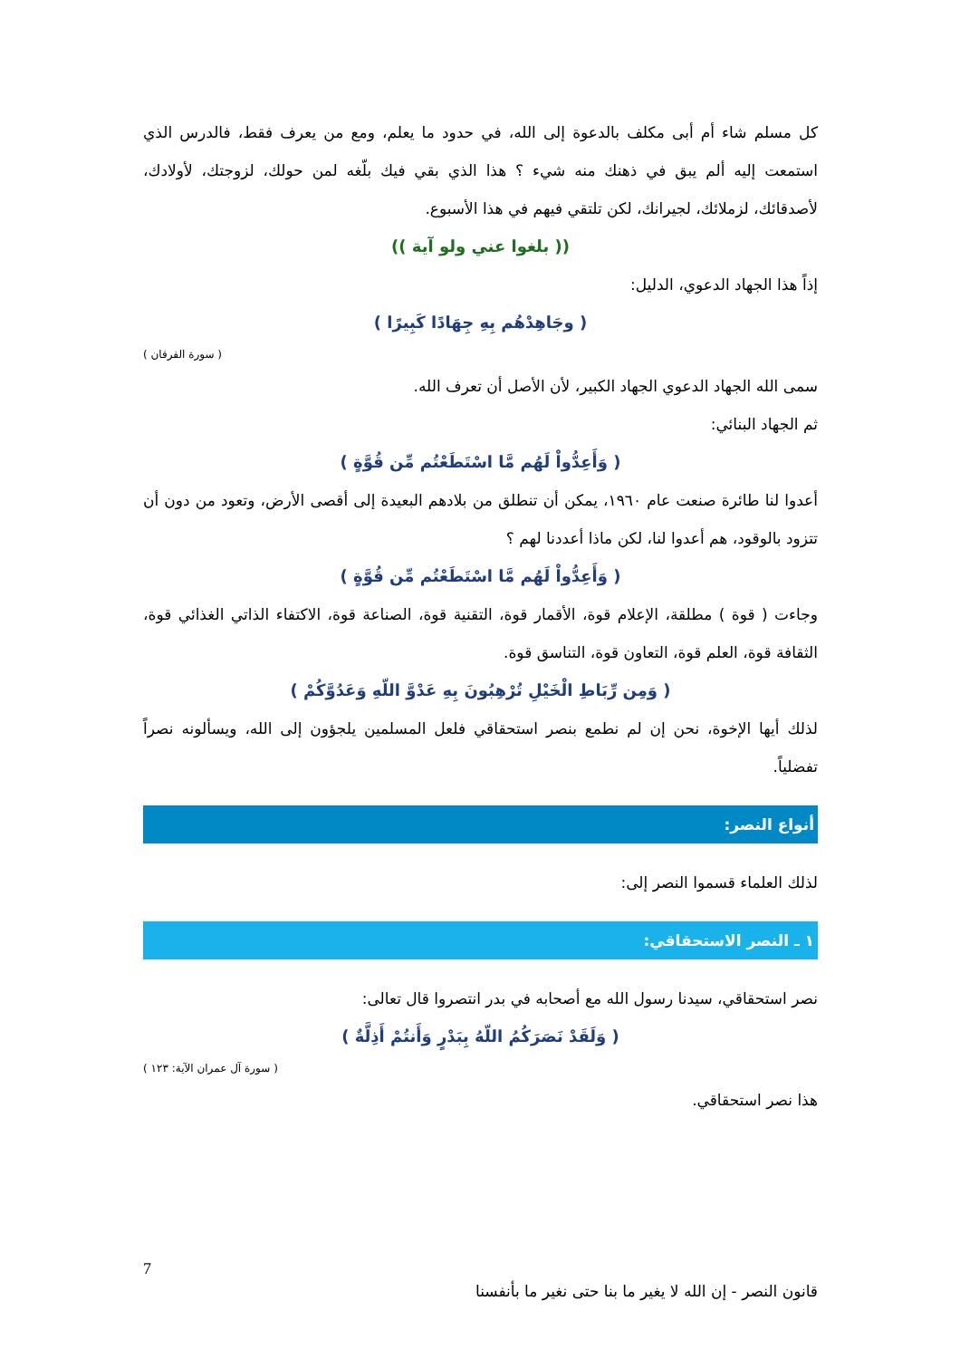كل مسلم شاء أم أبى مكلف بالدعوة إلى الله، في حدود ما يعلم، ومع من يعرف فقط، فالدرس الذي استمعت إليه ألم يبق في ذهنك منه شيء ؟ هذا الذي بقي فيك بلّغه لمن حولك، لزوجتك، لأولادك، لأصدقائك، لزملائك، لجيرانك، لكن تلتقي فيهم في هذا الأسبوع.
(( بلغوا عني ولو آية ))
إذاً هذا الجهاد الدعوي، الدليل:
( وجَاهِدْهُم بِهِ جِهَادًا كَبِيرًا )
( سورة الفرقان )
سمى الله الجهاد الدعوي الجهاد الكبير، لأن الأصل أن تعرف الله.
ثم الجهاد البنائي:
( وَأَعِدُّواْ لَهُم مَّا اسْتَطَعْتُم مِّن قُوَّةٍ )
أعدوا لنا طائرة صنعت عام ١٩٦٠، يمكن أن تنطلق من بلادهم البعيدة إلى أقصى الأرض، وتعود من دون أن تتزود بالوقود، هم أعدوا لنا، لكن ماذا أعددنا لهم ؟
( وَأَعِدُّواْ لَهُم مَّا اسْتَطَعْتُم مِّن قُوَّةٍ )
وجاءت ( قوة ) مطلقة، الإعلام قوة، الأقمار قوة، التقنية قوة، الصناعة قوة، الاكتفاء الذاتي الغذائي قوة، الثقافة قوة، العلم قوة، التعاون قوة، التناسق قوة.
( وَمِن رِّبَاطِ الْخَيْلِ تُرْهِبُونَ بِهِ عَدْوَّ اللّهِ وَعَدُوَّكُمْ )
لذلك أيها الإخوة، نحن إن لم نطمع بنصر استحقاقي فلعل المسلمين يلجؤون إلى الله، ويسألونه نصراً تفضلياً.
أنواع النصر:
لذلك العلماء قسموا النصر إلى:
١ ـ النصر الاستحقاقي:
نصر استحقاقي، سيدنا رسول الله مع أصحابه في بدر انتصروا قال تعالى:
( وَلَقَدْ نَصَرَكُمُ اللّهُ بِبَدْرٍ وَأَنتُمْ أَذِلَّةٌ )
( سورة آل عمران الآية: ١٢٣ )
هذا نصر استحقاقي.
7
قانون النصر - إن الله لا يغير ما بنا حتى نغير ما بأنفسنا